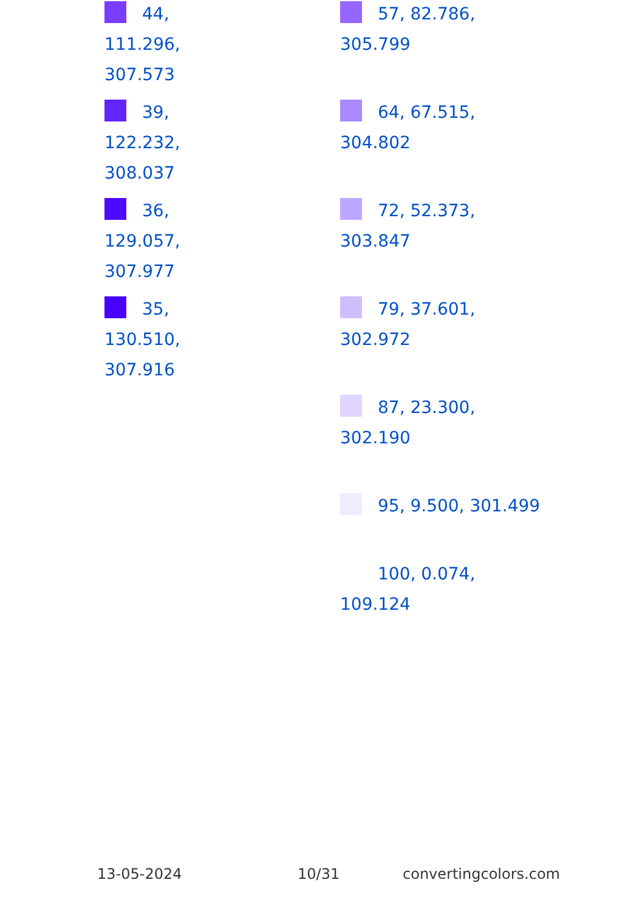44, 111.296, 307.573
39, 122.232, 308.037
36, 129.057, 307.977
35, 130.510, 307.916
57, 82.786, 305.799
64, 67.515, 304.802
72, 52.373, 303.847
79, 37.601, 302.972
87, 23.300, 302.190
95, 9.500, 301.499
100, 0.074, 109.124
13-05-2024 10/31 convertingcolors.com